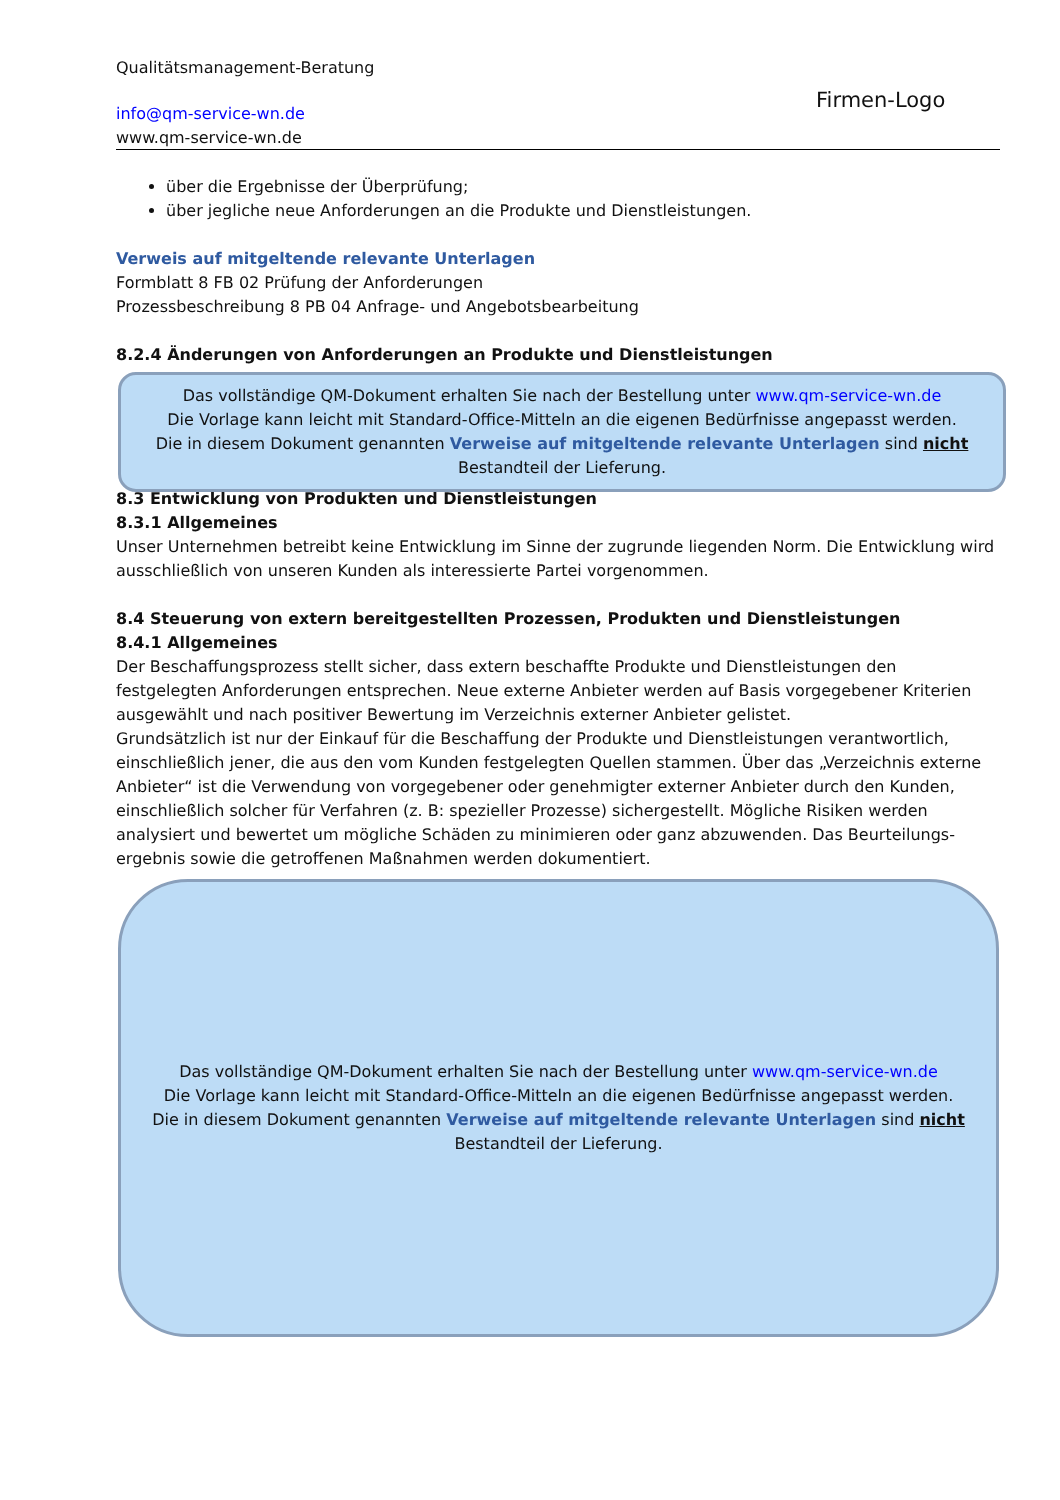Qualitätsmanagement-Beratung
info@qm-service-wn.de
www.qm-service-wn.de
Firmen-Logo
über die Ergebnisse der Überprüfung;
über jegliche neue Anforderungen an die Produkte und Dienstleistungen.
Verweis auf mitgeltende relevante Unterlagen
Formblatt 8 FB 02 Prüfung der Anforderungen
Prozessbeschreibung 8 PB 04 Anfrage- und Angebotsbearbeitung
8.2.4 Änderungen von Anforderungen an Produkte und Dienstleistungen
8.3 Entwicklung von Produkten und Dienstleistungen
8.3.1 Allgemeines
Unser Unternehmen betreibt keine Entwicklung im Sinne der zugrunde liegenden Norm. Die Entwicklung wird ausschließlich von unseren Kunden als interessierte Partei vorgenommen.
8.4 Steuerung von extern bereitgestellten Prozessen, Produkten und Dienstleistungen
8.4.1 Allgemeines
Der Beschaffungsprozess stellt sicher, dass extern beschaffte Produkte und Dienstleistungen den festgelegten Anforderungen entsprechen. Neue externe Anbieter werden auf Basis vorgegebener Kriterien ausgewählt und nach positiver Bewertung im Verzeichnis externer Anbieter gelistet.
Grundsätzlich ist nur der Einkauf für die Beschaffung der Produkte und Dienstleistungen verantwortlich, einschließlich jener, die aus den vom Kunden festgelegten Quellen stammen. Über das „Verzeichnis externe Anbieter“ ist die Verwendung von vorgegebener oder genehmigter externer Anbieter durch den Kunden, einschließlich solcher für Verfahren (z. B: spezieller Prozesse) sichergestellt. Mögliche Risiken werden analysiert und bewertet um mögliche Schäden zu minimieren oder ganz abzuwenden. Das Beurteilungs-ergebnis sowie die getroffenen Maßnahmen werden dokumentiert.
Das vollständige QM-Dokument erhalten Sie nach der Bestellung unter www.qm-service-wn.de
Die Vorlage kann leicht mit Standard-Office-Mitteln an die eigenen Bedürfnisse angepasst werden.
Die in diesem Dokument genannten Verweise auf mitgeltende relevante Unterlagen sind nicht
Bestandteil der Lieferung.
Das vollständige QM-Dokument erhalten Sie nach der Bestellung unter www.qm-service-wn.de
Die Vorlage kann leicht mit Standard-Office-Mitteln an die eigenen Bedürfnisse angepasst werden.
Die in diesem Dokument genannten Verweise auf mitgeltende relevante Unterlagen sind nicht
Bestandteil der Lieferung.